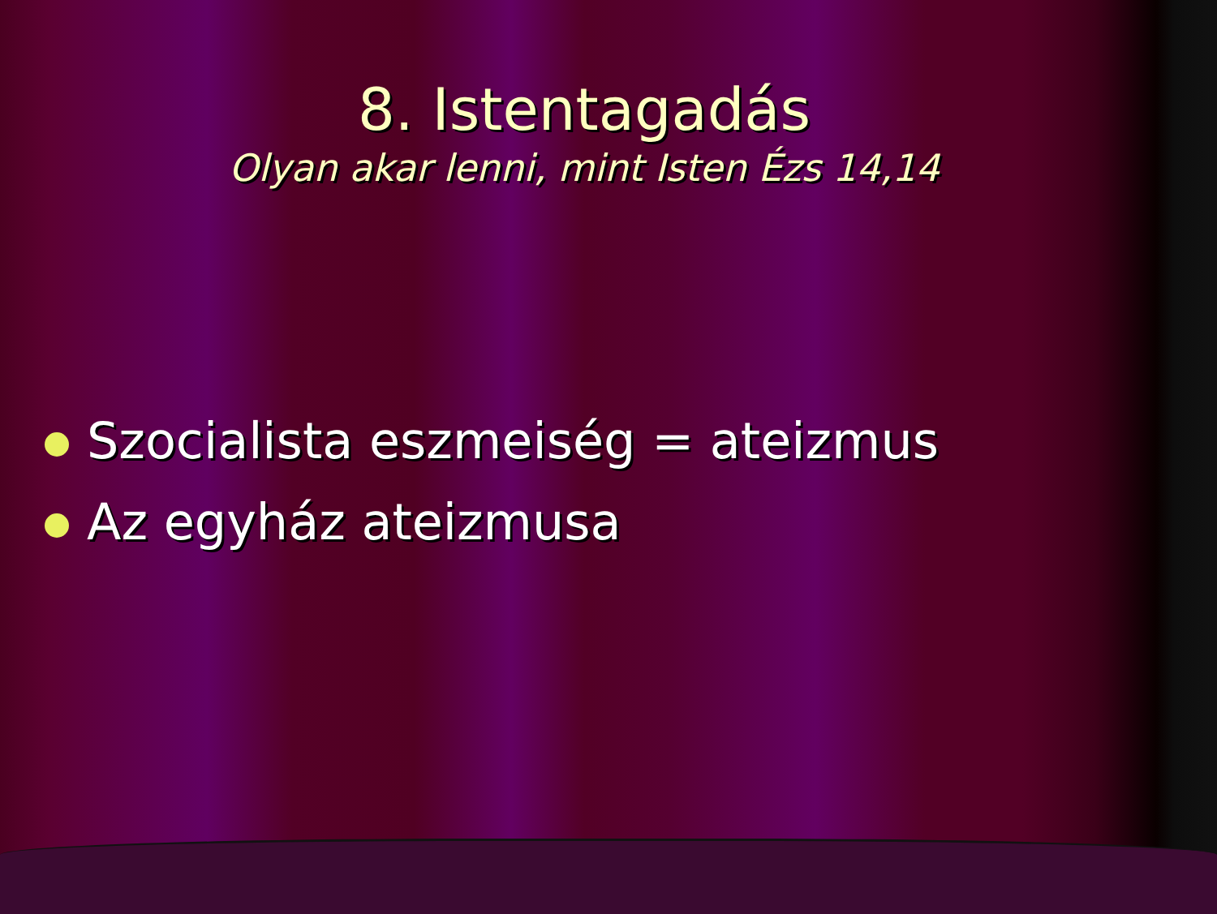8. Istentagadás
Olyan akar lenni, mint Isten Ézs 14,14
Szocialista eszmeiség = ateizmus
Az egyház ateizmusa